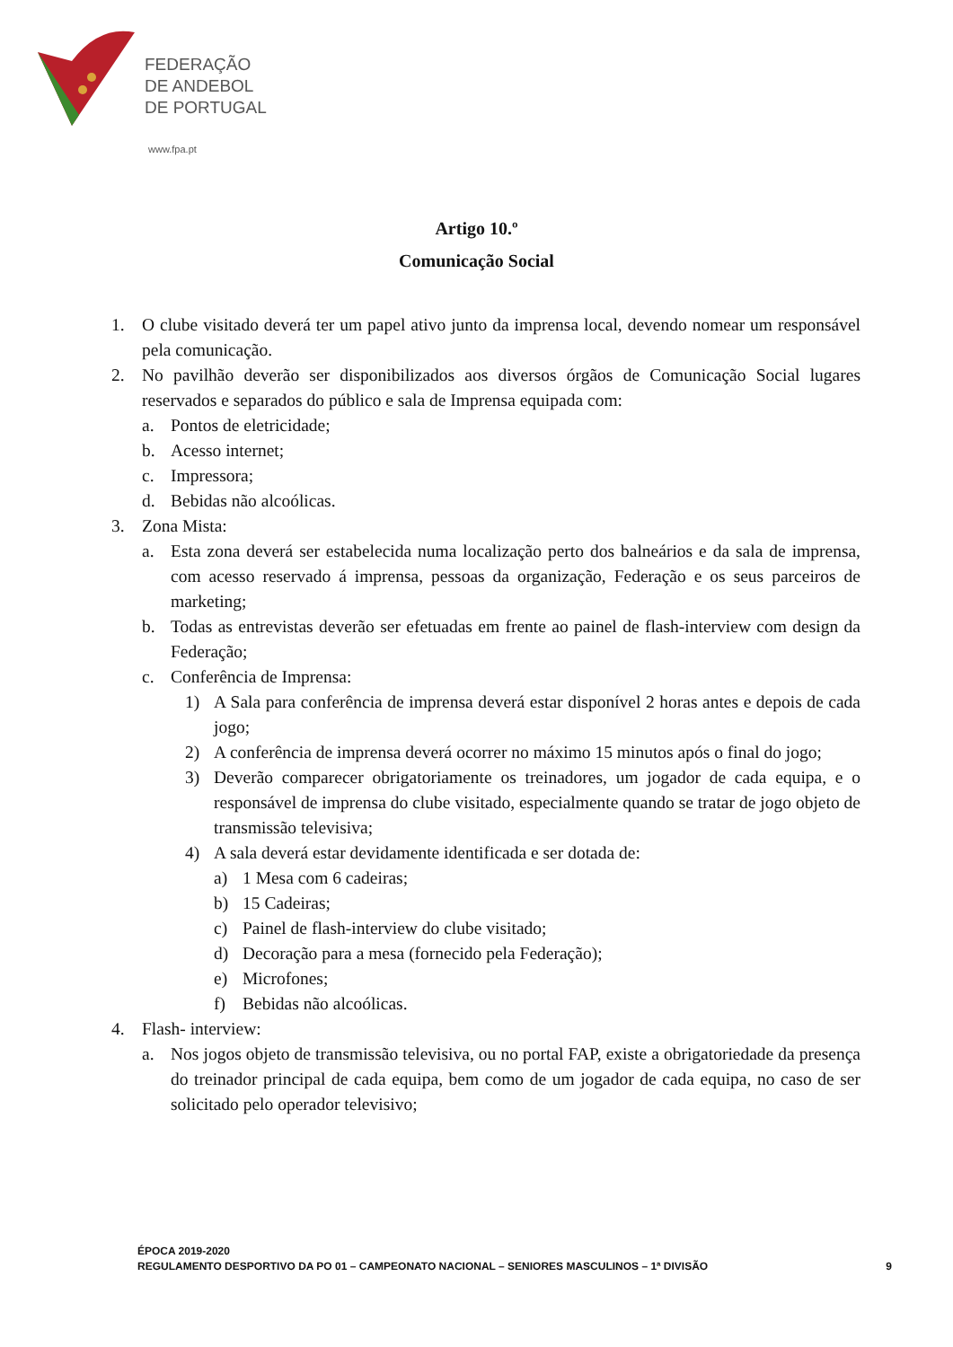FEDERAÇÃO
DE ANDEBOL
DE PORTUGAL
www.fpa.pt
Artigo 10.º
Comunicação Social
1. O clube visitado deverá ter um papel ativo junto da imprensa local, devendo nomear um responsável pela comunicação.
2. No pavilhão deverão ser disponibilizados aos diversos órgãos de Comunicação Social lugares reservados e separados do público e sala de Imprensa equipada com:
a. Pontos de eletricidade;
b. Acesso internet;
c. Impressora;
d. Bebidas não alcoólicas.
3. Zona Mista:
a. Esta zona deverá ser estabelecida numa localização perto dos balneários e da sala de imprensa, com acesso reservado á imprensa, pessoas da organização, Federação e os seus parceiros de marketing;
b. Todas as entrevistas deverão ser efetuadas em frente ao painel de flash-interview com design da Federação;
c. Conferência de Imprensa:
1) A Sala para conferência de imprensa deverá estar disponível 2 horas antes e depois de cada jogo;
2) A conferência de imprensa deverá ocorrer no máximo 15 minutos após o final do jogo;
3) Deverão comparecer obrigatoriamente os treinadores, um jogador de cada equipa, e o responsável de imprensa do clube visitado, especialmente quando se tratar de jogo objeto de transmissão televisiva;
4) A sala deverá estar devidamente identificada e ser dotada de:
a) 1 Mesa com 6 cadeiras;
b) 15 Cadeiras;
c) Painel de flash-interview do clube visitado;
d) Decoração para a mesa (fornecido pela Federação);
e) Microfones;
f) Bebidas não alcoólicas.
4. Flash- interview:
a. Nos jogos objeto de transmissão televisiva, ou no portal FAP, existe a obrigatoriedade da presença do treinador principal de cada equipa, bem como de um jogador de cada equipa, no caso de ser solicitado pelo operador televisivo;
ÉPOCA 2019-2020
REGULAMENTO DESPORTIVO DA PO 01 – CAMPEONATO NACIONAL – SENIORES MASCULINOS – 1ª DIVISÃO
9